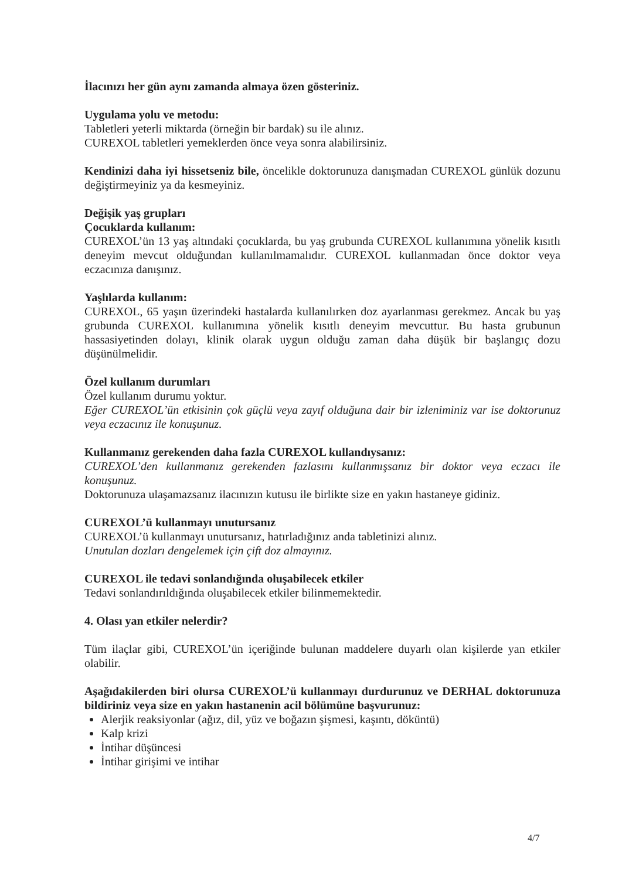İlacınızı her gün aynı zamanda almaya özen gösteriniz.
Uygulama yolu ve metodu:
Tabletleri yeterli miktarda (örneğin bir bardak) su ile alınız.
CUREXOL tabletleri yemeklerden önce veya sonra alabilirsiniz.
Kendinizi daha iyi hissetseniz bile, öncelikle doktorunuza danışmadan CUREXOL günlük dozunu değiştirmeyiniz ya da kesmeyiniz.
Değişik yaş grupları
Çocuklarda kullanım:
CUREXOL’ün 13 yaş altındaki çocuklarda, bu yaş grubunda CUREXOL kullanımına yönelik kısıtlı deneyim mevcut olduğundan kullanılmamalıdır. CUREXOL kullanmadan önce doktor veya eczacınıza danışınız.
Yaşlılarda kullanım:
CUREXOL, 65 yaşın üzerindeki hastalarda kullanılırken doz ayarlanması gerekmez. Ancak bu yaş grubunda CUREXOL kullanımına yönelik kısıtlı deneyim mevcuttur. Bu hasta grubunun hassasiyetinden dolayı, klinik olarak uygun olduğu zaman daha düşük bir başlangıç dozu düşünülmelidir.
Özel kullanım durumları
Özel kullanım durumu yoktur.
Eğer CUREXOL’ün etkisinin çok güçlü veya zayıf olduğuna dair bir izleniminiz var ise doktorunuz veya eczacınız ile konuşunuz.
Kullanmanız gerekenden daha fazla CUREXOL kullandıysanız:
CUREXOL’den kullanmanız gerekenden fazlasını kullanmışsanız bir doktor veya eczacı ile konuşunuz.
Doktorunuza ulaşamazsanız ilacınızın kutusu ile birlikte size en yakın hastaneye gidiniz.
CUREXOL’ü kullanmayı unutursanız
CUREXOL’ü kullanmayı unutursanız, hatırladığınız anda tabletinizi alınız.
Unutulan dozları dengelemek için çift doz almayınız.
CUREXOL ile tedavi sonlandığında oluşabilecek etkiler
Tedavi sonlandırıldığında oluşabilecek etkiler bilinmemektedir.
4. Olası yan etkiler nelerdir?
Tüm ilaçlar gibi, CUREXOL’ün içeriğinde bulunan maddelere duyarlı olan kişilerde yan etkiler olabilir.
Aşağıdakilerden biri olursa CUREXOL’ü kullanmayı durdurunuz ve DERHAL doktorunuza bildiriniz veya size en yakın hastanenin acil bölümüne başvurunuz:
Alerjik reaksiyonlar (ağız, dil, yüz ve boğazın şişmesi, kaşıntı, döküntü)
Kalp krizi
İntihar düşüncesi
İntihar girişimi ve intihar
4/7